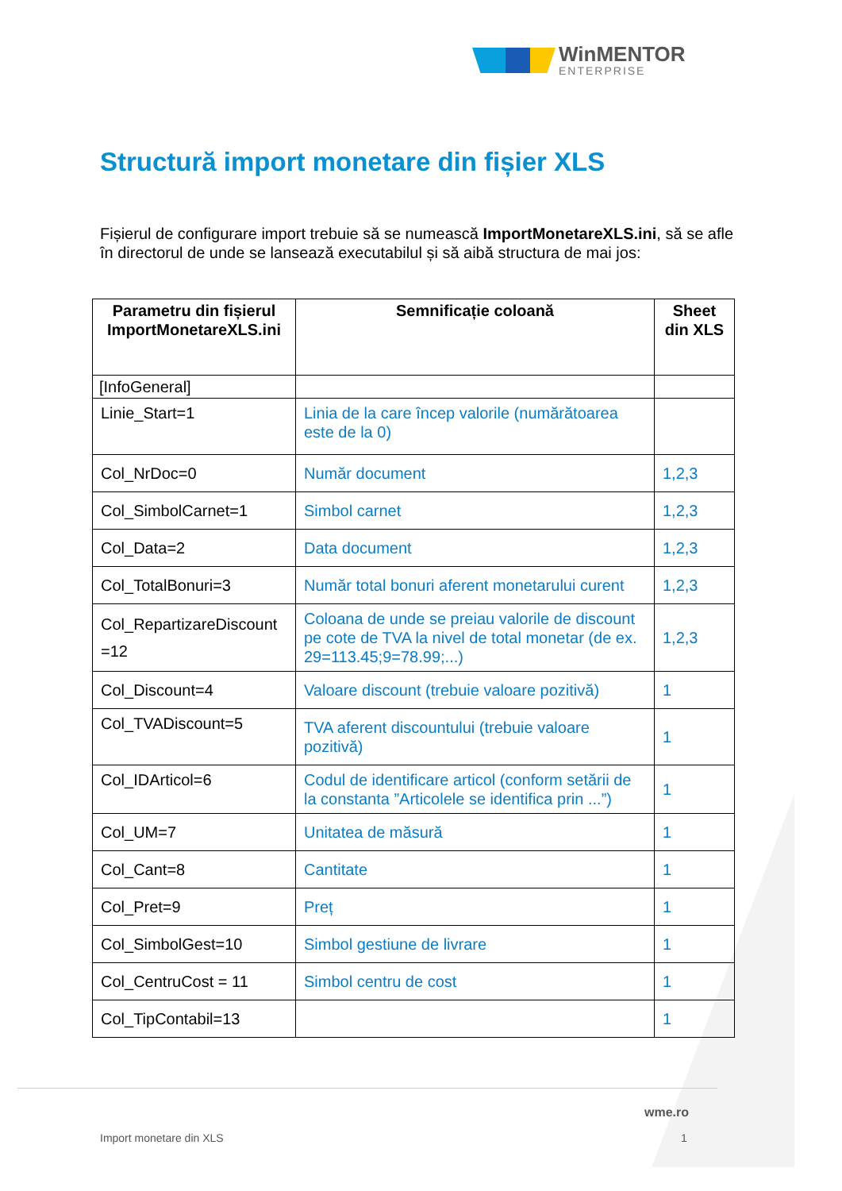WinMENTOR
ENTERPRISE
Structură import monetare din fișier XLS
Fișierul de configurare import trebuie să se numească ImportMonetareXLS.ini, să se afle în directorul de unde se lansează executabilul și să aibă structura de mai jos:
| Parametru din fișierul ImportMonetareXLS.ini | Semnificație coloană | Sheet din XLS |
| --- | --- | --- |
| [InfoGeneral] | | |
| Linie_Start=1 | Linia de la care încep valorile (numărătoarea este de la 0) | |
| Col_NrDoc=0 | Număr document | 1,2,3 |
| Col_SimbolCarnet=1 | Simbol carnet | 1,2,3 |
| Col_Data=2 | Data document | 1,2,3 |
| Col_TotalBonuri=3 | Număr total bonuri aferent monetarului curent | 1,2,3 |
| Col_RepartizareDiscount =12 | Coloana de unde se preiau valorile de discount pe cote de TVA la nivel de total monetar (de ex. 29=113.45;9=78.99;...) | 1,2,3 |
| Col_Discount=4 | Valoare discount (trebuie valoare pozitivă) | 1 |
| Col_TVADiscount=5 | TVA aferent discountului (trebuie valoare pozitivă) | 1 |
| Col_IDArticol=6 | Codul de identificare articol (conform setării de la constanta ”Articolele se identifica prin ...”) | 1 |
| Col_UM=7 | Unitatea de măsură | 1 |
| Col_Cant=8 | Cantitate | 1 |
| Col_Pret=9 | Preț | 1 |
| Col_SimbolGest=10 | Simbol gestiune de livrare | 1 |
| Col_CentruCost = 11 | Simbol centru de cost | 1 |
| Col_TipContabil=13 | | 1 |
wme.ro
Import monetare din XLS 1